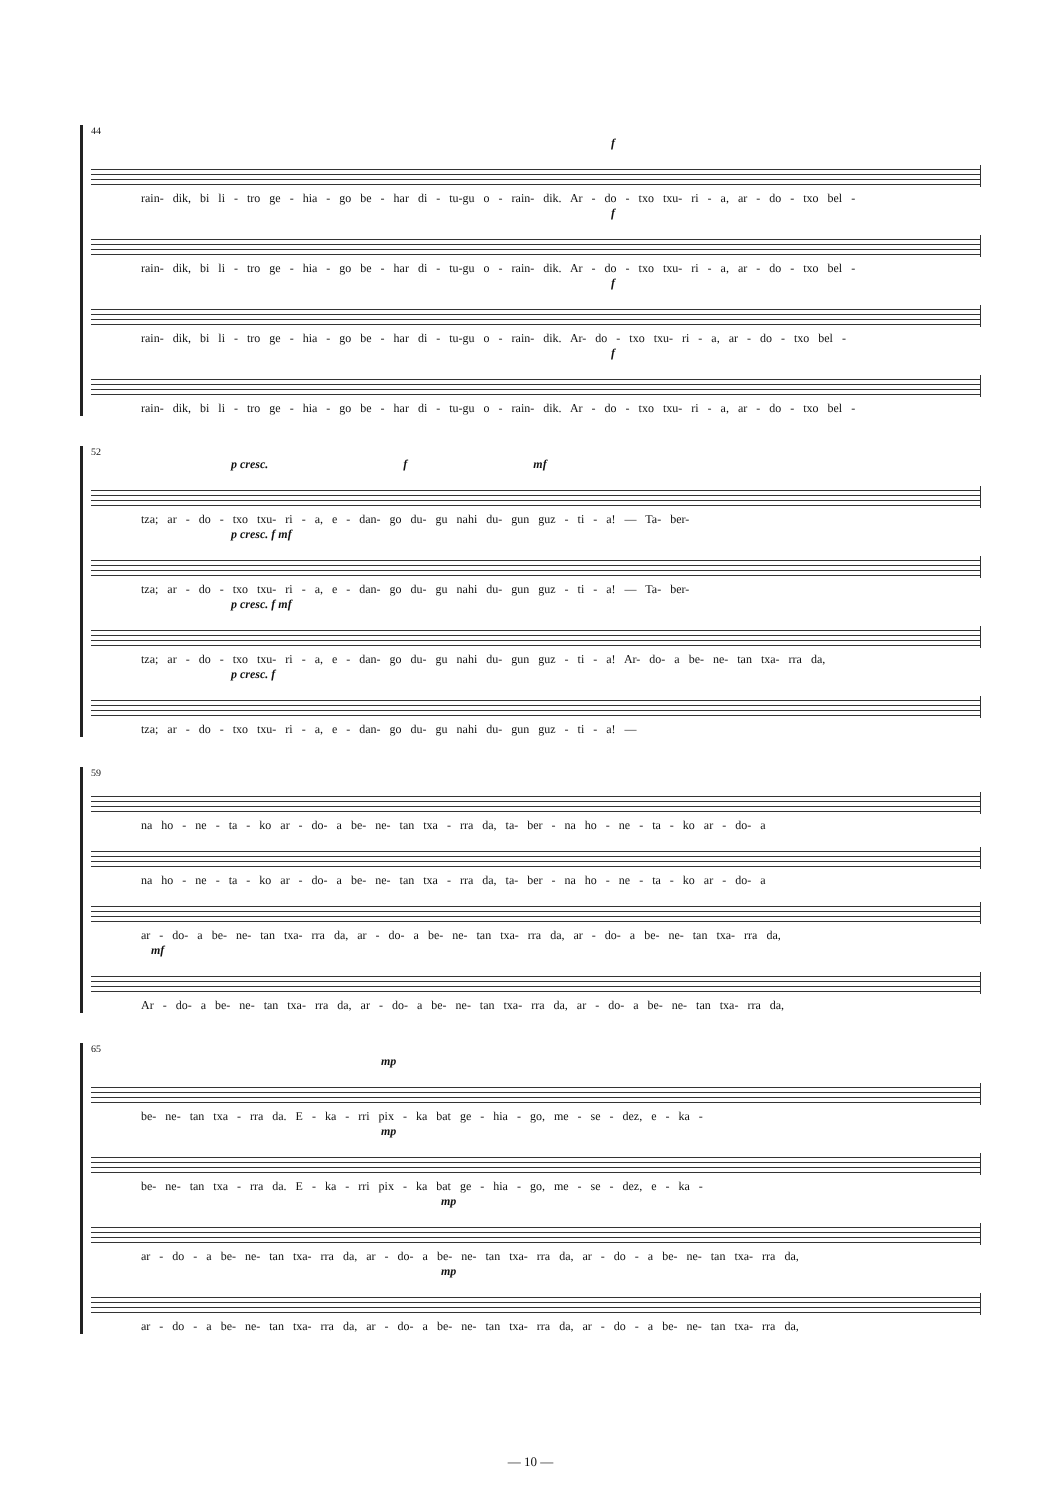44
f
rain- dik, bi li - tro ge - hia - go be - har di - tu-gu o - rain- dik. Ar - do - txo txu- ri - a, ar - do - txo bel -
f
rain- dik, bi li - tro ge - hia - go be - har di - tu-gu o - rain- dik. Ar - do - txo txu- ri - a, ar - do - txo bel -
f
rain- dik, bi li - tro ge - hia - go be - har di - tu-gu o - rain- dik. Ar- do - txo txu- ri - a, ar - do - txo bel -
f
rain- dik, bi li - tro ge - hia - go be - har di - tu-gu o - rain- dik. Ar - do - txo txu- ri - a, ar - do - txo bel -
52
p cresc. f mf
tza; ar - do - txo txu- ri - a, e - dan- go du- gu nahi du- gun guz - ti - a! — Ta- ber-
p cresc. f mf
tza; ar - do - txo txu- ri - a, e - dan- go du- gu nahi du- gun guz - ti - a! — Ta- ber-
p cresc. f mf
tza; ar - do - txo txu- ri - a, e - dan- go du- gu nahi du- gun guz - ti - a! Ar- do- a be- ne- tan txa- rra da,
p cresc. f
tza; ar - do - txo txu- ri - a, e - dan- go du- gu nahi du- gun guz - ti - a! —
59
na ho - ne - ta - ko ar - do- a be- ne- tan txa - rra da, ta- ber - na ho - ne - ta - ko ar - do- a
na ho - ne - ta - ko ar - do- a be- ne- tan txa - rra da, ta- ber - na ho - ne - ta - ko ar - do- a
ar - do- a be- ne- tan txa- rra da, ar - do- a be- ne- tan txa- rra da, ar - do- a be- ne- tan txa- rra da,
mf
Ar - do- a be- ne- tan txa- rra da, ar - do- a be- ne- tan txa- rra da, ar - do- a be- ne- tan txa- rra da,
65
mp
be- ne- tan txa - rra da. E - ka - rri pix - ka bat ge - hia - go, me - se - dez, e - ka -
mp
be- ne- tan txa - rra da. E - ka - rri pix - ka bat ge - hia - go, me - se - dez, e - ka -
mp
ar - do - a be- ne- tan txa- rra da, ar - do- a be- ne- tan txa- rra da, ar - do - a be- ne- tan txa- rra da,
mp
ar - do - a be- ne- tan txa- rra da, ar - do- a be- ne- tan txa- rra da, ar - do - a be- ne- tan txa- rra da,
— 10 —